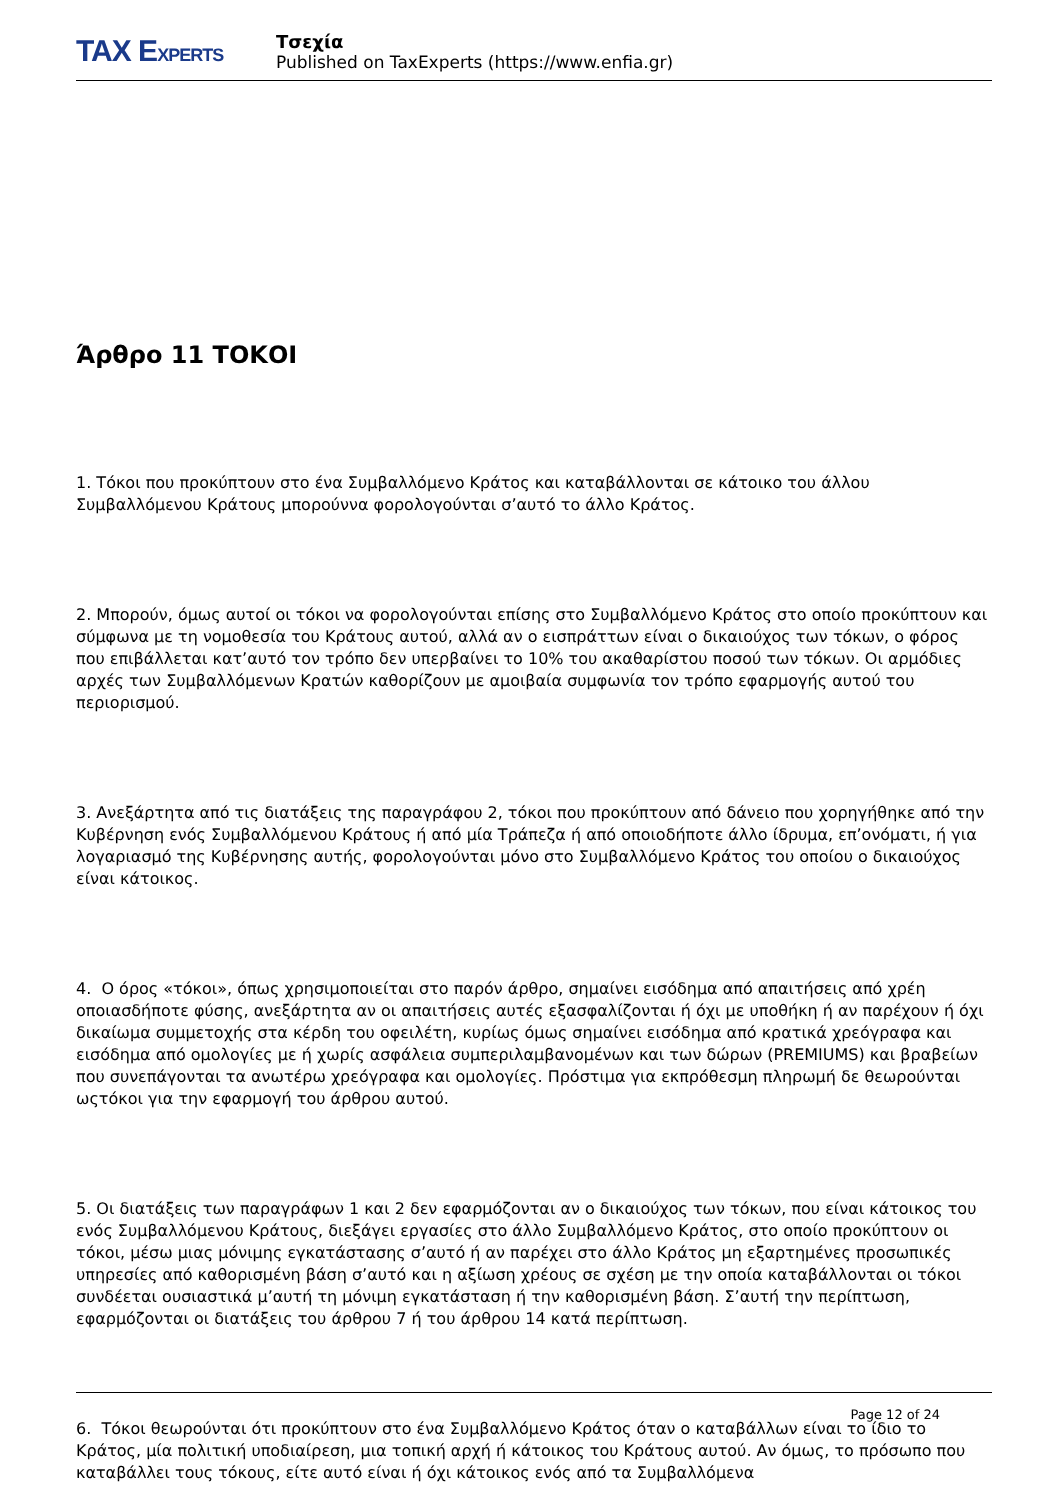TAX EXPERTS
Τσεχία
Published on TaxExperts (https://www.enfia.gr)
Άρθρο 11 ΤΟΚΟΙ
1. Τόκοι που προκύπτουν στο ένα Συμβαλλόμενο Κράτος και καταβάλλονται σε κάτοικο του άλλου Συμβαλλόμενου Κράτους μπορούννα φορολογούνται σ’αυτό το άλλο Κράτος.
2. Μπορούν, όμως αυτοί οι τόκοι να φορολογούνται επίσης στο Συμβαλλόμενο Κράτος στο οποίο προκύπτουν και σύμφωνα με τη νομοθεσία του Κράτους αυτού, αλλά αν ο εισπράττων είναι ο δικαιούχος των τόκων, ο φόρος που επιβάλλεται κατ’αυτό τον τρόπο δεν υπερβαίνει το 10% του ακαθαρίστου ποσού των τόκων. Οι αρμόδιες αρχές των Συμβαλλόμενων Κρατών καθορίζουν με αμοιβαία συμφωνία τον τρόπο εφαρμογής αυτού του περιορισμού.
3. Ανεξάρτητα από τις διατάξεις της παραγράφου 2, τόκοι που προκύπτουν από δάνειο που χορηγήθηκε από την Κυβέρνηση ενός Συμβαλλόμενου Κράτους ή από μία Τράπεζα ή από οποιοδήποτε άλλο ίδρυμα, επ’ονόματι, ή για λογαριασμό της Κυβέρνησης αυτής, φορολογούνται μόνο στο Συμβαλλόμενο Κράτος του οποίου ο δικαιούχος είναι κάτοικος.
4. Ο όρος «τόκοι», όπως χρησιμοποιείται στο παρόν άρθρο, σημαίνει εισόδημα από απαιτήσεις από χρέη οποιασδήποτε φύσης, ανεξάρτητα αν οι απαιτήσεις αυτές εξασφαλίζονται ή όχι με υποθήκη ή αν παρέχουν ή όχι δικαίωμα συμμετοχής στα κέρδη του οφειλέτη, κυρίως όμως σημαίνει εισόδημα από κρατικά χρεόγραφα και εισόδημα από ομολογίες με ή χωρίς ασφάλεια συμπεριλαμβανομένων και των δώρων (PREMIUMS) και βραβείων που συνεπάγονται τα ανωτέρω χρεόγραφα και ομολογίες. Πρόστιμα για εκπρόθεσμη πληρωμή δε θεωρούνται ωςτόκοι για την εφαρμογή του άρθρου αυτού.
5. Οι διατάξεις των παραγράφων 1 και 2 δεν εφαρμόζονται αν ο δικαιούχος των τόκων, που είναι κάτοικος του ενός Συμβαλλόμενου Κράτους, διεξάγει εργασίες στο άλλο Συμβαλλόμενο Κράτος, στο οποίο προκύπτουν οι τόκοι, μέσω μιας μόνιμης εγκατάστασης σ’αυτό ή αν παρέχει στο άλλο Κράτος μη εξαρτημένες προσωπικές υπηρεσίες από καθορισμένη βάση σ’αυτό και η αξίωση χρέους σε σχέση με την οποία καταβάλλονται οι τόκοι συνδέεται ουσιαστικά μ’αυτή τη μόνιμη εγκατάσταση ή την καθορισμένη βάση. Σ’αυτή την περίπτωση, εφαρμόζονται οι διατάξεις του άρθρου 7 ή του άρθρου 14 κατά περίπτωση.
6. Τόκοι θεωρούνται ότι προκύπτουν στο ένα Συμβαλλόμενο Κράτος όταν ο καταβάλλων είναι το ίδιο το Κράτος, μία πολιτική υποδιαίρεση, μια τοπική αρχή ή κάτοικος του Κράτους αυτού. Αν όμως, το πρόσωπο που καταβάλλει τους τόκους, είτε αυτό είναι ή όχι κάτοικος ενός από τα Συμβαλλόμενα
Page 12 of 24